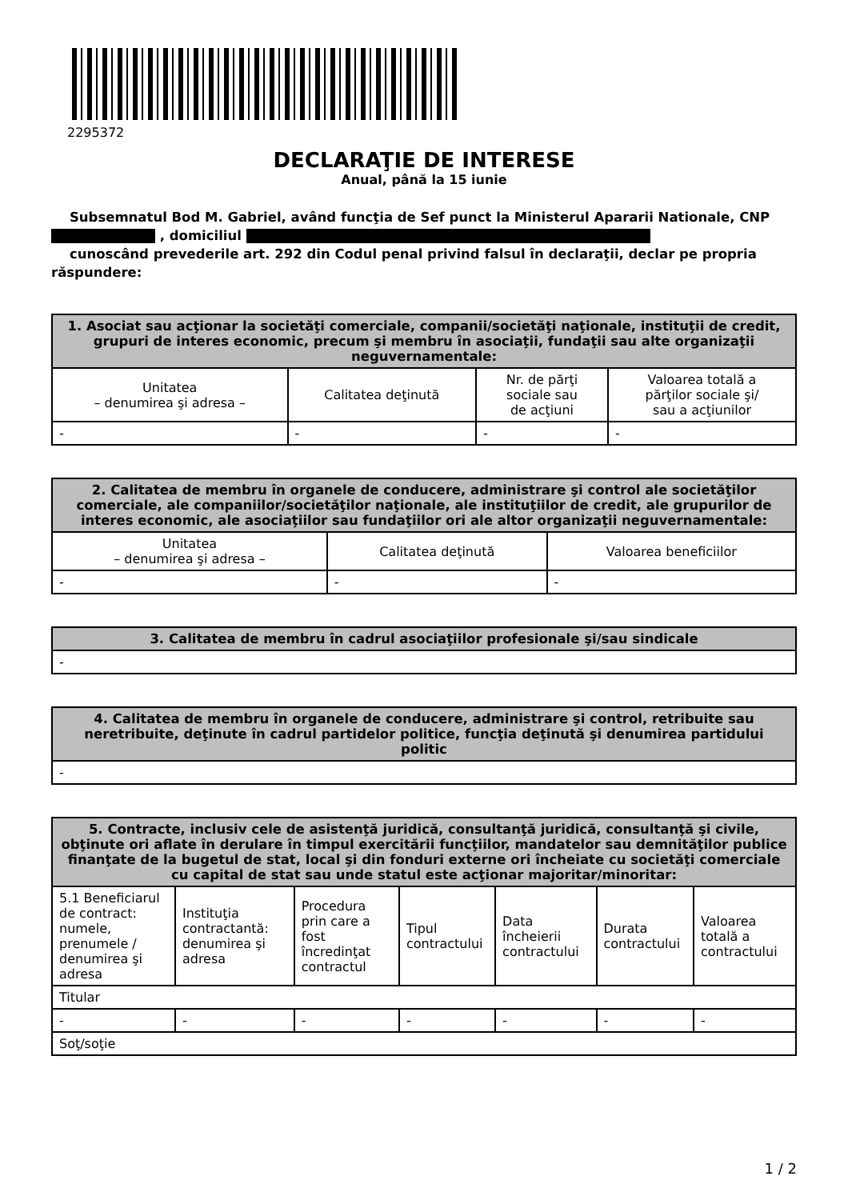2295372
DECLARAŢIE DE INTERESE
Anual, până la 15 iunie
Subsemnatul Bod M. Gabriel, având funcţia de Sef punct la Ministerul Apararii Nationale, CNP
, domiciliul
cunoscând prevederile art. 292 din Codul penal privind falsul în declaraţii, declar pe propria răspundere:
| 1. Asociat sau acţionar la societăţi comerciale, companii/societăţi naţionale, instituţii de credit, grupuri de interes economic, precum şi membru în asociaţii, fundaţii sau alte organizaţii neguvernamentale: | | | |
| --- | --- | --- | --- |
| Unitatea – denumirea şi adresa – | Calitatea deţinută | Nr. de părţi sociale sau de acţiuni | Valoarea totală a părţilor sociale şi/ sau a acţiunilor |
| - | - | - | - |
| 2. Calitatea de membru în organele de conducere, administrare şi control ale societăţilor comerciale, ale companiilor/societăţilor naţionale, ale instituţiilor de credit, ale grupurilor de interes economic, ale asociaţiilor sau fundaţiilor ori ale altor organizaţii neguvernamentale: | | |
| --- | --- | --- |
| Unitatea – denumirea şi adresa – | Calitatea deţinută | Valoarea beneficiilor |
| - | - | - |
| 3. Calitatea de membru în cadrul asociaţiilor profesionale şi/sau sindicale |
| --- |
| - |
| 4. Calitatea de membru în organele de conducere, administrare şi control, retribuite sau neretribuite, deţinute în cadrul partidelor politice, funcţia deţinută şi denumirea partidului politic |
| --- |
| - |
| 5. Contracte, inclusiv cele de asistenţă juridică, consultanţă juridică, consultanţă şi civile, obţinute ori aflate în derulare în timpul exercitării funcţiilor, mandatelor sau demnităţilor publice finanţate de la bugetul de stat, local şi din fonduri externe ori încheiate cu societăţi comerciale cu capital de stat sau unde statul este acţionar majoritar/minoritar: | | | | | | |
| --- | --- | --- | --- | --- | --- | --- |
| 5.1 Beneficiarul de contract: numele, prenumele / denumirea şi adresa | Instituţia contractantă: denumirea şi adresa | Procedura prin care a fost încredinţat contractul | Tipul contractului | Data încheierii contractului | Durata contractului | Valoarea totală a contractului |
| Titular | | | | | | |
| - | - | - | - | - | - | - |
| Soţ/soţie | | | | | | |
1 / 2